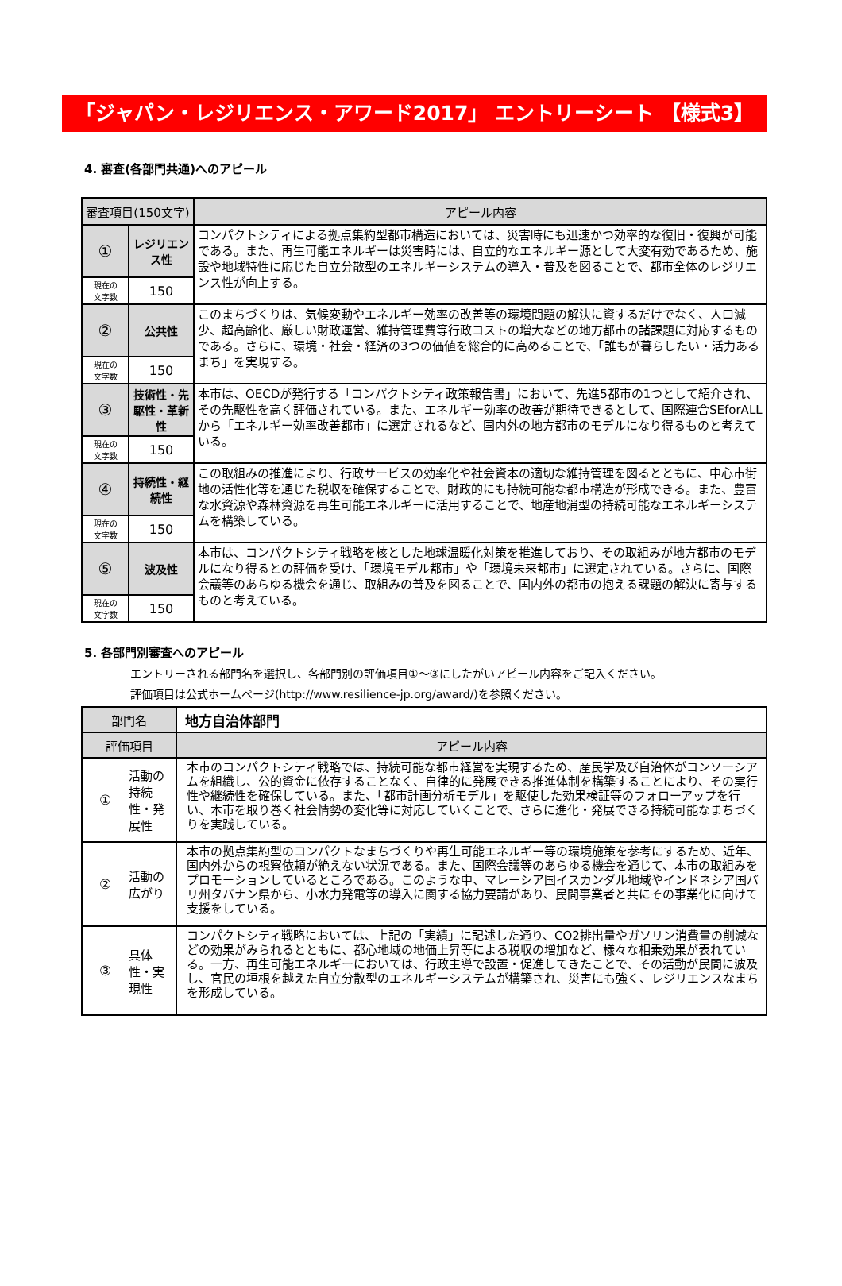「ジャパン・レジリエンス・アワード2017」 エントリーシート 【様式3】
4. 審査(各部門共通)へのアピール
| 審査項目(150文字) | | アピール内容 |
| --- | --- | --- |
| ① | レジリエンス性 | コンパクトシティによる拠点集約型都市構造においては、災害時にも迅速かつ効率的な復旧・復興が可能である。また、再生可能エネルギーは災害時には、自立的なエネルギー源として大変有効であるため、施設や地域特性に応じた自立分散型のエネルギーシステムの導入・普及を図ることで、都市全体のレジリエンス性が向上する。 |
| 現在の 文字数 | 150 | |
| ② | 公共性 | このまちづくりは、気候変動やエネルギー効率の改善等の環境問題の解決に資するだけでなく、人口減少、超高齢化、厳しい財政運営、維持管理費等行政コストの増大などの地方都市の諸課題に対応するものである。さらに、環境・社会・経済の3つの価値を総合的に高めることで、「誰もが暮らしたい・活力あるまち」を実現する。 |
| 現在の 文字数 | 150 | |
| ③ | 技術性・先駆性・革新性 | 本市は、OECDが発行する「コンパクトシティ政策報告書」において、先進5都市の1つとして紹介され、その先駆性を高く評価されている。また、エネルギー効率の改善が期待できるとして、国際連合SEforALLから「エネルギー効率改善都市」に選定されるなど、国内外の地方都市のモデルになり得るものと考えている。 |
| 現在の 文字数 | 150 | |
| ④ | 持続性・継続性 | この取組みの推進により、行政サービスの効率化や社会資本の適切な維持管理を図るとともに、中心市街地の活性化等を通じた税収を確保することで、財政的にも持続可能な都市構造が形成できる。また、豊富な水資源や森林資源を再生可能エネルギーに活用することで、地産地消型の持続可能なエネルギーシステムを構築している。 |
| 現在の 文字数 | 150 | |
| ⑤ | 波及性 | 本市は、コンパクトシティ戦略を核とした地球温暖化対策を推進しており、その取組みが地方都市のモデルになり得るとの評価を受け、「環境モデル都市」や「環境未来都市」に選定されている。さらに、国際会議等のあらゆる機会を通じ、取組みの普及を図ることで、国内外の都市の抱える課題の解決に寄与するものと考えている。 |
| 現在の 文字数 | 150 | |
5. 各部門別審査へのアピール
エントリーされる部門名を選択し、各部門別の評価項目①～③にしたがいアピール内容をご記入ください。
評価項目は公式ホームページ(http://www.resilience-jp.org/award/)を参照ください。
| 部門名 | | 地方自治体部門 |
| 評価項目 | | アピール内容 |
| ① | 活動の持続性・発展性 | 本市のコンパクトシティ戦略では、持続可能な都市経営を実現するため、産民学及び自治体がコンソーシアムを組織し、公的資金に依存することなく、自律的に発展できる推進体制を構築することにより、その実行性や継続性を確保している。また、「都市計画分析モデル」を駆使した効果検証等のフォローアップを行い、本市を取り巻く社会情勢の変化等に対応していくことで、さらに進化・発展できる持続可能なまちづくりを実践している。 |
| ② | 活動の広がり | 本市の拠点集約型のコンパクトなまちづくりや再生可能エネルギー等の環境施策を参考にするため、近年、国内外からの視察依頼が絶えない状況である。また、国際会議等のあらゆる機会を通じて、本市の取組みをプロモーションしているところである。このような中、マレーシア国イスカンダル地域やインドネシア国バリ州タバナン県から、小水力発電等の導入に関する協力要請があり、民間事業者と共にその事業化に向けて支援をしている。 |
| ③ | 具体性・実現性 | コンパクトシティ戦略においては、上記の「実績」に記述した通り、CO2排出量やガソリン消費量の削減などの効果がみられるとともに、都心地域の地価上昇等による税収の増加など、様々な相乗効果が表れている。一方、再生可能エネルギーにおいては、行政主導で設置・促進してきたことで、その活動が民間に波及し、官民の垣根を越えた自立分散型のエネルギーシステムが構築され、災害にも強く、レジリエンスなまちを形成している。 |